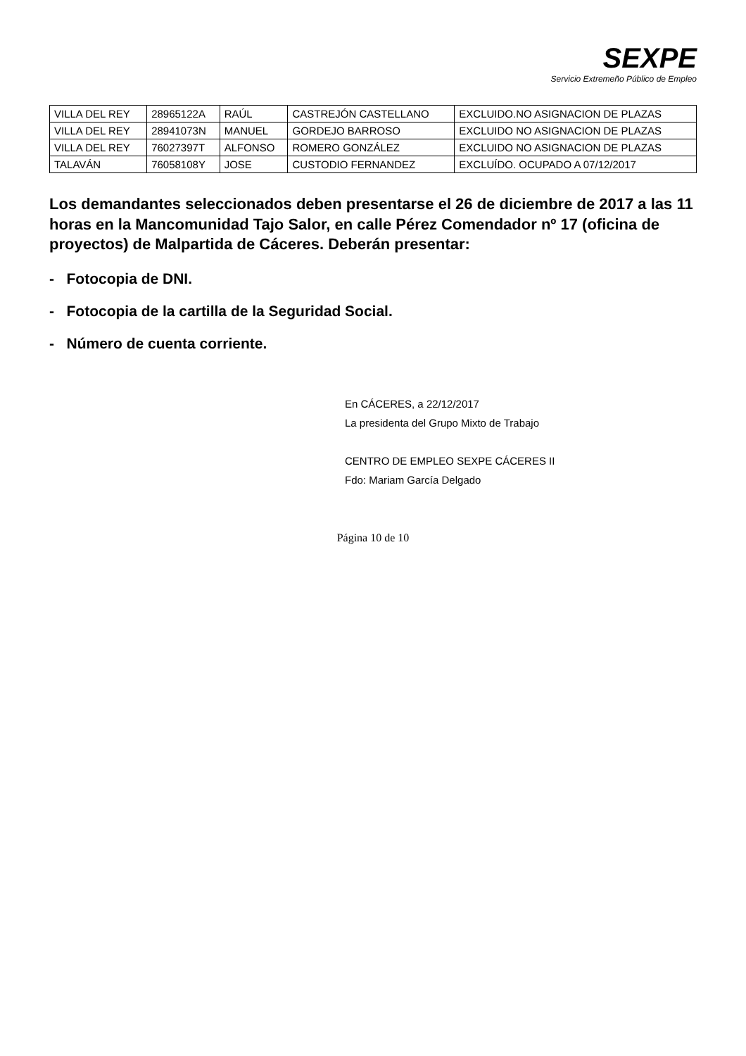SEXPE
Servicio Extremeño Público de Empleo
| VILLA DEL REY | 28965122A | RAÚL | CASTREJÓN CASTELLANO | EXCLUIDO.NO ASIGNACION DE PLAZAS |
| VILLA DEL REY | 28941073N | MANUEL | GORDEJO BARROSO | EXCLUIDO NO ASIGNACION DE PLAZAS |
| VILLA DEL REY | 76027397T | ALFONSO | ROMERO GONZÁLEZ | EXCLUIDO NO ASIGNACION DE PLAZAS |
| TALAVÁN | 76058108Y | JOSE | CUSTODIO FERNANDEZ | EXCLUÍDO. OCUPADO A 07/12/2017 |
Los demandantes seleccionados deben presentarse el 26 de diciembre de 2017 a las 11 horas en la Mancomunidad Tajo Salor, en calle Pérez Comendador nº 17 (oficina de proyectos) de Malpartida de Cáceres. Deberán presentar:
- Fotocopia de DNI.
- Fotocopia de la cartilla de la Seguridad Social.
- Número de cuenta corriente.
En CÁCERES, a 22/12/2017
La presidenta del Grupo Mixto de Trabajo
CENTRO DE EMPLEO SEXPE CÁCERES II
Fdo: Mariam García Delgado
Página 10 de 10